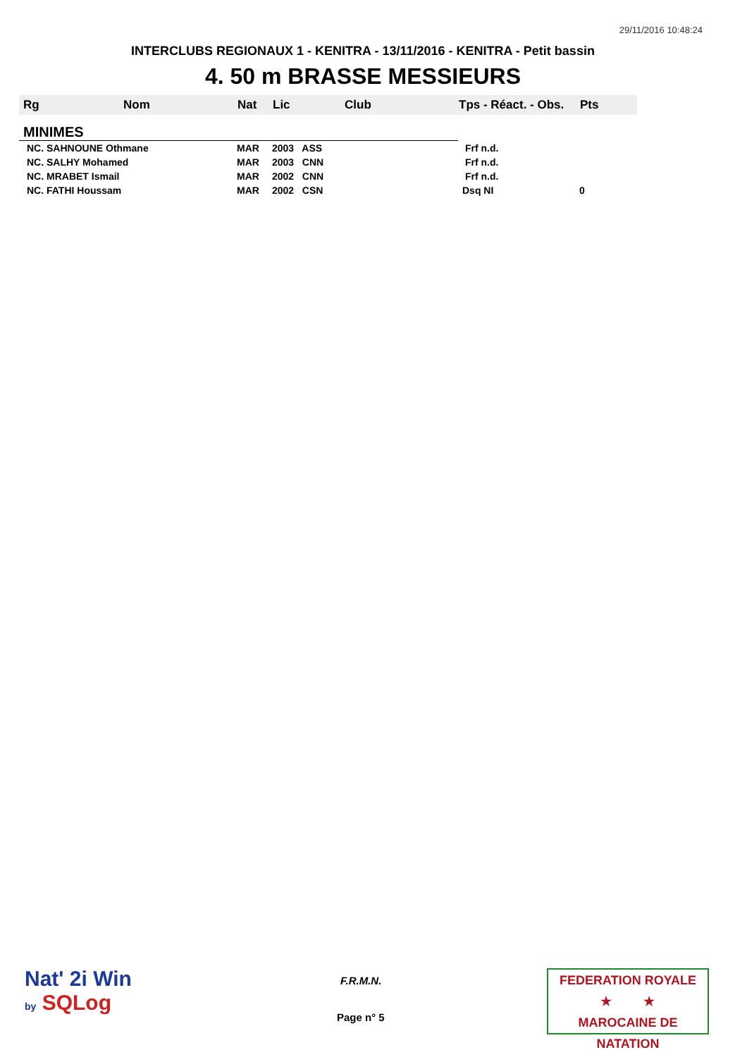29/11/2016 10:48:24
INTERCLUBS REGIONAUX 1 - KENITRA - 13/11/2016 - KENITRA - Petit bassin
4. 50 m BRASSE MESSIEURS
| Rg | Nom | Nat | Lic | Club | Tps - Réact. - Obs. | Pts |
| --- | --- | --- | --- | --- | --- | --- |
| MINIMES | | | | | | |
| NC. SAHNOUNE Othmane | | MAR | 2003 ASS | | Frf n.d. | |
| NC. SALHY Mohamed | | MAR | 2003 CNN | | Frf n.d. | |
| NC. MRABET Ismail | | MAR | 2002 CNN | | Frf n.d. | |
| NC. FATHI Houssam | | MAR | 2002 CSN | | Dsq NI | 0 |
Nat' 2i Win
by SQLog
F.R.M.N.
Page n° 5
FEDERATION ROYALE
★ ★
MAROCAINE DE NATATION